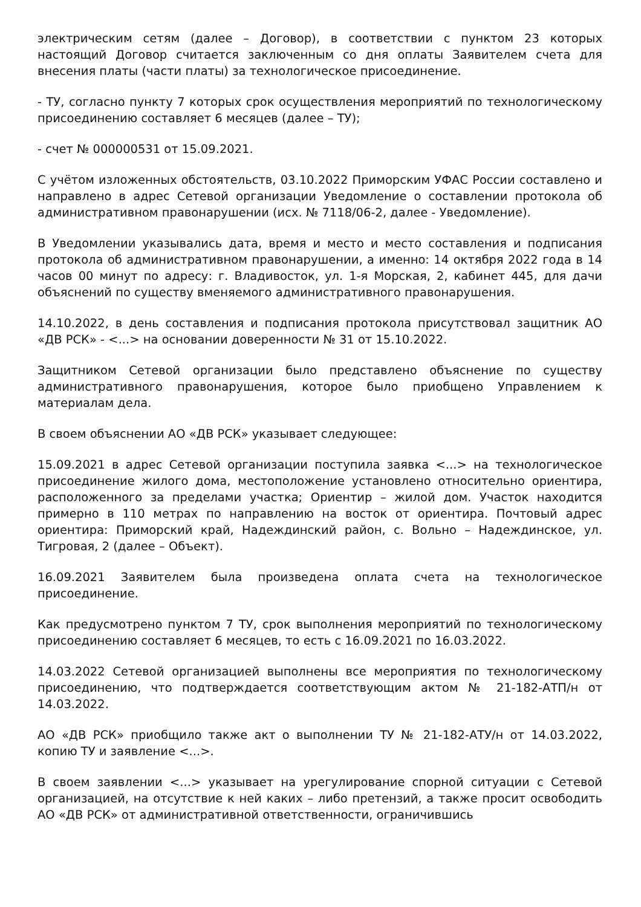электрическим сетям (далее – Договор), в соответствии с пунктом 23 которых настоящий Договор считается заключенным со дня оплаты Заявителем счета для внесения платы (части платы) за технологическое присоединение.
- ТУ, согласно пункту 7 которых срок осуществления мероприятий по технологическому присоединению составляет 6 месяцев (далее – ТУ);
- счет № 000000531 от 15.09.2021.
С учётом изложенных обстоятельств, 03.10.2022 Приморским УФАС России составлено и направлено в адрес Сетевой организации Уведомление о составлении протокола об административном правонарушении (исх. № 7118/06-2, далее - Уведомление).
В Уведомлении указывались дата, время и место и место составления и подписания протокола об административном правонарушении, а именно: 14 октября 2022 года в 14 часов 00 минут по адресу: г. Владивосток, ул. 1-я Морская, 2, кабинет 445, для дачи объяснений по существу вменяемого административного правонарушения.
14.10.2022, в день составления и подписания протокола присутствовал защитник АО «ДВ РСК» - <...> на основании доверенности № 31 от 15.10.2022.
Защитником Сетевой организации было представлено объяснение по существу административного правонарушения, которое было приобщено Управлением к материалам дела.
В своем объяснении АО «ДВ РСК» указывает следующее:
15.09.2021 в адрес Сетевой организации поступила заявка <...> на технологическое присоединение жилого дома, местоположение установлено относительно ориентира, расположенного за пределами участка; Ориентир – жилой дом. Участок находится примерно в 110 метрах по направлению на восток от ориентира. Почтовый адрес ориентира: Приморский край, Надеждинский район, с. Вольно – Надеждинское, ул. Тигровая, 2 (далее – Объект).
16.09.2021 Заявителем была произведена оплата счета на технологическое присоединение.
Как предусмотрено пунктом 7 ТУ, срок выполнения мероприятий по технологическому присоединению составляет 6 месяцев, то есть с 16.09.2021 по 16.03.2022.
14.03.2022 Сетевой организацией выполнены все мероприятия по технологическому присоединению, что подтверждается соответствующим актом № 21-182-АТП/н от 14.03.2022.
АО «ДВ РСК» приобщило также акт о выполнении ТУ № 21-182-АТУ/н от 14.03.2022, копию ТУ и заявление <...>.
В своем заявлении <...> указывает на урегулирование спорной ситуации с Сетевой организацией, на отсутствие к ней каких – либо претензий, а также просит освободить АО «ДВ РСК» от административной ответственности, ограничившись